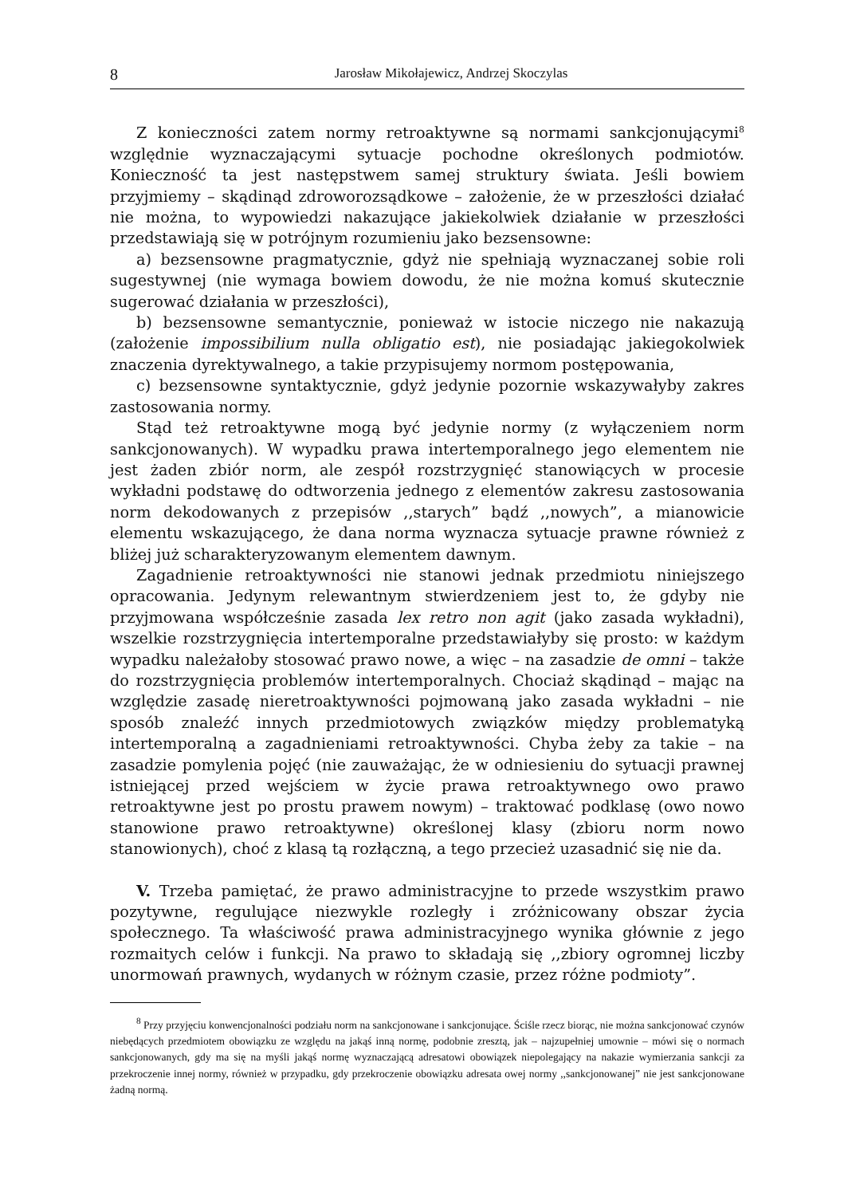8 Jarosław Mikołajewicz, Andrzej Skoczylas
Z konieczności zatem normy retroaktywne są normami sankcjonującymi<sup>8</sup> względnie wyznaczającymi sytuacje pochodne określonych podmiotów. Konieczność ta jest następstwem samej struktury świata. Jeśli bowiem przyjmiemy – skądinąd zdroworozsądkowe – założenie, że w przeszłości działać nie można, to wypowiedzi nakazujące jakiekolwiek działanie w przeszłości przedstawiają się w potrójnym rozumieniu jako bezsensowne:
a) bezsensowne pragmatycznie, gdyż nie spełniają wyznaczanej sobie roli sugestywnej (nie wymaga bowiem dowodu, że nie można komuś skutecznie sugerować działania w przeszłości),
b) bezsensowne semantycznie, ponieważ w istocie niczego nie nakazują (założenie impossibilium nulla obligatio est), nie posiadając jakiegokolwiek znaczenia dyrektywalnego, a takie przypisujemy normom postępowania,
c) bezsensowne syntaktycznie, gdyż jedynie pozornie wskazywałyby zakres zastosowania normy.
Stąd też retroaktywne mogą być jedynie normy (z wyłączeniem norm sankcjonowanych). W wypadku prawa intertemporalnego jego elementem nie jest żaden zbiór norm, ale zespół rozstrzygnięć stanowiących w procesie wykładni podstawę do odtworzenia jednego z elementów zakresu zastosowania norm dekodowanych z przepisów ,,starych” bądź ,,nowych”, a mianowicie elementu wskazującego, że dana norma wyznacza sytuacje prawne również z bliżej już scharakteryzowanym elementem dawnym.
Zagadnienie retroaktywności nie stanowi jednak przedmiotu niniejszego opracowania. Jedynym relewantnym stwierdzeniem jest to, że gdyby nie przyjmowana współcześnie zasada lex retro non agit (jako zasada wykładni), wszelkie rozstrzygnięcia intertemporalne przedstawiałyby się prosto: w każdym wypadku należałoby stosować prawo nowe, a więc – na zasadzie de omni – także do rozstrzygnięcia problemów intertemporalnych. Chociaż skądinąd – mając na względzie zasadę nieretroaktywności pojmowaną jako zasada wykładni – nie sposób znaleźć innych przedmiotowych związków między problematyką intertemporalną a zagadnieniami retroaktywności. Chyba żeby za takie – na zasadzie pomylenia pojęć (nie zauważając, że w odniesieniu do sytuacji prawnej istniejącej przed wejściem w życie prawa retroaktywnego owo prawo retroaktywne jest po prostu prawem nowym) – traktować podklasę (owo nowo stanowione prawo retroaktywne) określonej klasy (zbioru norm nowo stanowionych), choć z klasą tą rozłączną, a tego przecież uzasadnić się nie da.
V. Trzeba pamiętać, że prawo administracyjne to przede wszystkim prawo pozytywne, regulujące niezwykle rozległy i zróżnicowany obszar życia społecznego. Ta właściwość prawa administracyjnego wynika głównie z jego rozmaitych celów i funkcji. Na prawo to składają się ,,zbiory ogromnej liczby unormowań prawnych, wydanych w różnym czasie, przez różne podmioty”.
<sup>8</sup> Przy przyjęciu konwencjonalności podziału norm na sankcjonowane i sankcjonujące. Ściśle rzecz biorąc, nie można sankcjonować czynów niebędących przedmiotem obowiązku ze względu na jakąś inną normę, podobnie zresztą, jak – najzupełniej umownie – mówi się o normach sankcjonowanych, gdy ma się na myśli jakąś normę wyznaczającą adresatowi obowiązek niepolegający na nakazie wymierzania sankcji za przekroczenie innej normy, również w przypadku, gdy przekroczenie obowiązku adresata owej normy ,,sankcjonowanej” nie jest sankcjonowane żadną normą.